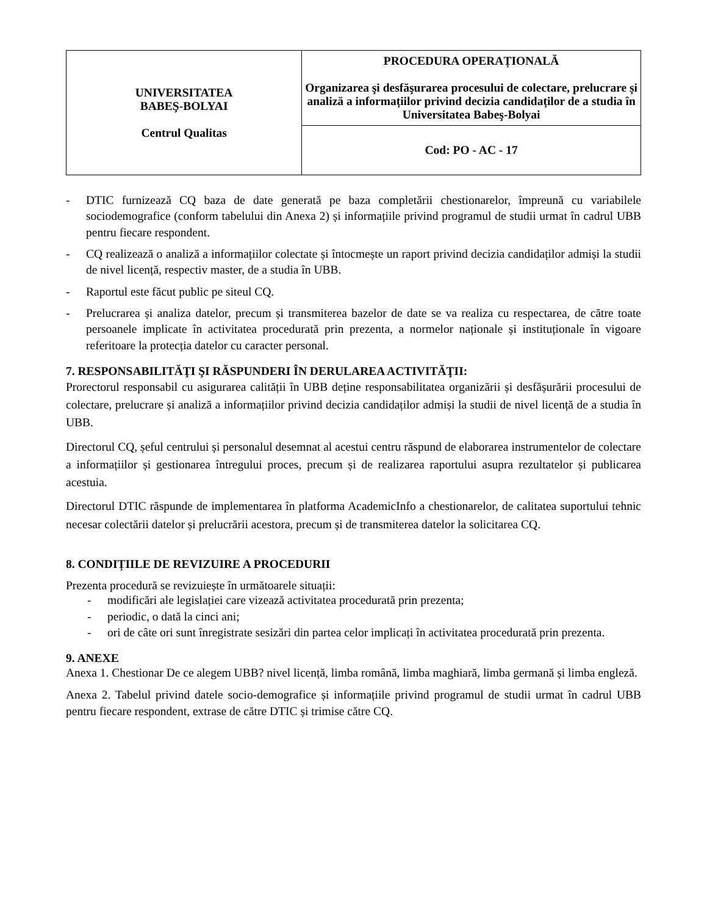| UNIVERSITATEA BABEŞ-BOLYAI Centrul Qualitas | PROCEDURA OPERAȚIONALĂ Organizarea şi desfăşurarea procesului de colectare, prelucrare și analiză a informațiilor privind decizia candidaților de a studia în Universitatea Babeş-Bolyai |
| | Cod: PO - AC - 17 |
- DTIC furnizează CQ baza de date generată pe baza completării chestionarelor, împreună cu variabilele sociodemografice (conform tabelului din Anexa 2) și informațiile privind programul de studii urmat în cadrul UBB pentru fiecare respondent.
- CQ realizează o analiză a informațiilor colectate și întocmește un raport privind decizia candidaților admiși la studii de nivel licență, respectiv master, de a studia în UBB.
- Raportul este făcut public pe siteul CQ.
- Prelucrarea și analiza datelor, precum și transmiterea bazelor de date se va realiza cu respectarea, de către toate persoanele implicate în activitatea procedurată prin prezenta, a normelor naționale și instituționale în vigoare referitoare la protecția datelor cu caracter personal.
7. RESPONSABILITĂŢI ŞI RĂSPUNDERI ÎN DERULAREA ACTIVITĂŢII:
Prorectorul responsabil cu asigurarea calității în UBB deține responsabilitatea organizării și desfășurării procesului de colectare, prelucrare și analiză a informațiilor privind decizia candidaților admiși la studii de nivel licență de a studia în UBB.
Directorul CQ, șeful centrului și personalul desemnat al acestui centru răspund de elaborarea instrumentelor de colectare a informațiilor și gestionarea întregului proces, precum și de realizarea raportului asupra rezultatelor și publicarea acestuia.
Directorul DTIC răspunde de implementarea în platforma AcademicInfo a chestionarelor, de calitatea suportului tehnic necesar colectării datelor și prelucrării acestora, precum și de transmiterea datelor la solicitarea CQ.
8. CONDIȚIILE DE REVIZUIRE A PROCEDURII
Prezenta procedură se revizuiește în următoarele situații:
- modificări ale legislației care vizează activitatea procedurată prin prezenta;
- periodic, o dată la cinci ani;
- ori de câte ori sunt înregistrate sesizări din partea celor implicați în activitatea procedurată prin prezenta.
9. ANEXE
Anexa 1. Chestionar De ce alegem UBB? nivel licență, limba română, limba maghiară, limba germană și limba engleză.
Anexa 2. Tabelul privind datele socio-demografice și informațiile privind programul de studii urmat în cadrul UBB pentru fiecare respondent, extrase de către DTIC și trimise către CQ.